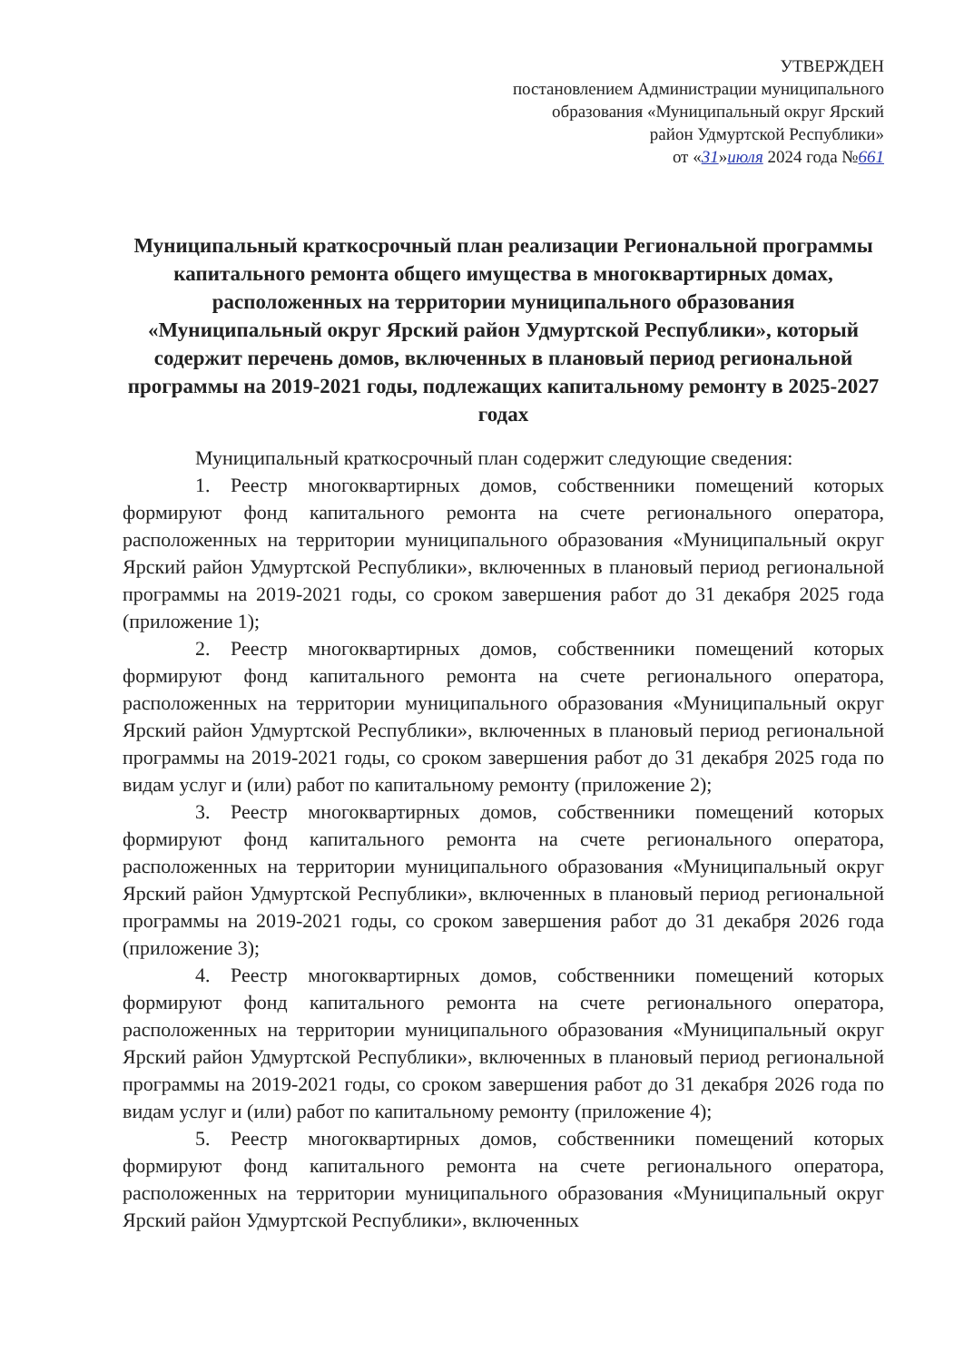УТВЕРЖДЕН
постановлением Администрации муниципального
образования «Муниципальный округ Ярский
район Удмуртской Республики»
от «31»июля 2024 года №661
Муниципальный краткосрочный план реализации Региональной программы капитального ремонта общего имущества в многоквартирных домах, расположенных на территории муниципального образования «Муниципальный округ Ярский район Удмуртской Республики», который содержит перечень домов, включенных в плановый период региональной программы на 2019-2021 годы, подлежащих капитальному ремонту в 2025-2027 годах
Муниципальный краткосрочный план содержит следующие сведения:
1. Реестр многоквартирных домов, собственники помещений которых формируют фонд капитального ремонта на счете регионального оператора, расположенных на территории муниципального образования «Муниципальный округ Ярский район Удмуртской Республики», включенных в плановый период региональной программы на 2019-2021 годы, со сроком завершения работ до 31 декабря 2025 года (приложение 1);
2. Реестр многоквартирных домов, собственники помещений которых формируют фонд капитального ремонта на счете регионального оператора, расположенных на территории муниципального образования «Муниципальный округ Ярский район Удмуртской Республики», включенных в плановый период региональной программы на 2019-2021 годы, со сроком завершения работ до 31 декабря 2025 года по видам услуг и (или) работ по капитальному ремонту (приложение 2);
3. Реестр многоквартирных домов, собственники помещений которых формируют фонд капитального ремонта на счете регионального оператора, расположенных на территории муниципального образования «Муниципальный округ Ярский район Удмуртской Республики», включенных в плановый период региональной программы на 2019-2021 годы, со сроком завершения работ до 31 декабря 2026 года (приложение 3);
4. Реестр многоквартирных домов, собственники помещений которых формируют фонд капитального ремонта на счете регионального оператора, расположенных на территории муниципального образования «Муниципальный округ Ярский район Удмуртской Республики», включенных в плановый период региональной программы на 2019-2021 годы, со сроком завершения работ до 31 декабря 2026 года по видам услуг и (или) работ по капитальному ремонту (приложение 4);
5. Реестр многоквартирных домов, собственники помещений которых формируют фонд капитального ремонта на счете регионального оператора, расположенных на территории муниципального образования «Муниципальный округ Ярский район Удмуртской Республики», включенных